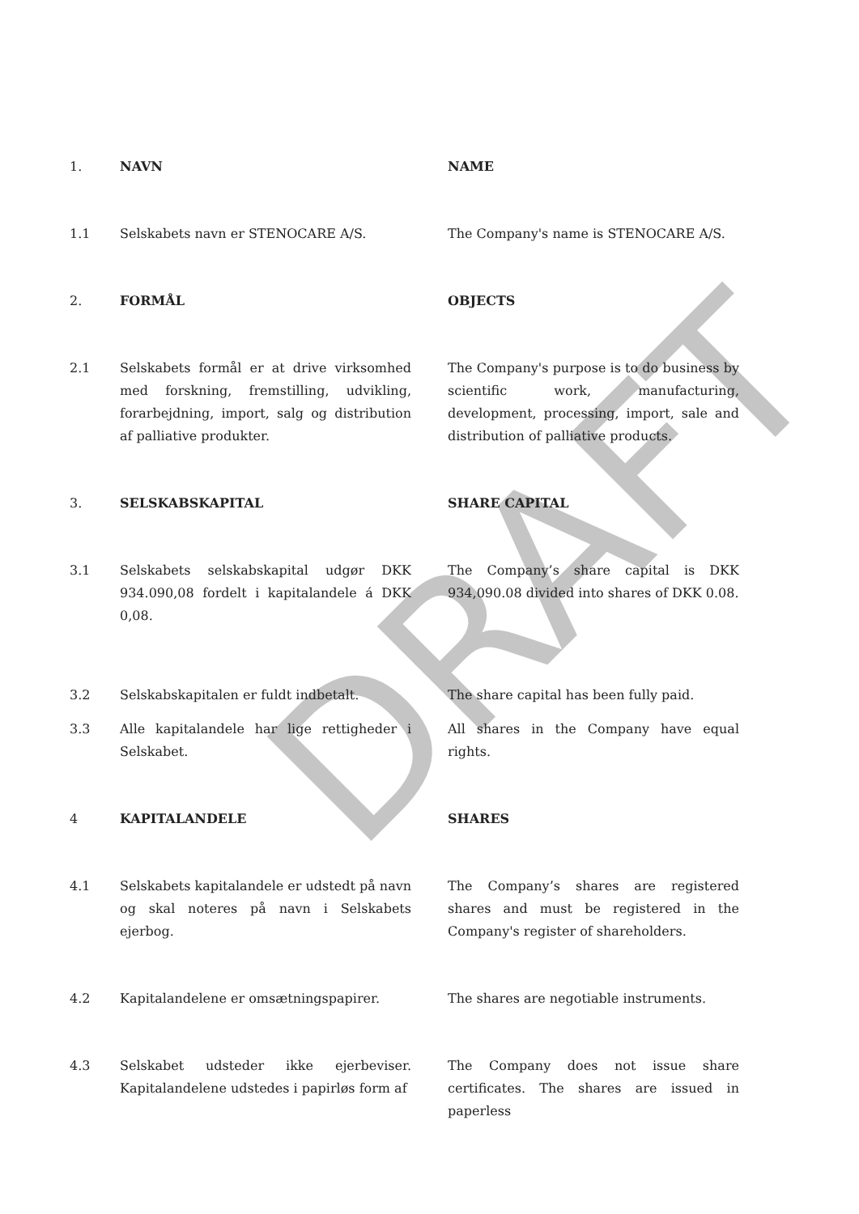DRAFT
1. NAVN NAME
1.1 Selskabets navn er STENOCARE A/S. The Company's name is STENOCARE A/S.
2. FORMÅL OBJECTS
2.1 Selskabets formål er at drive virksomhed med forskning, fremstilling, udvikling, forarbejdning, import, salg og distribution af palliative produkter.
The Company's purpose is to do business by scientific work, manufacturing, development, processing, import, sale and distribution of palliative products.
3. SELSKABSKAPITAL SHARE CAPITAL
3.1 Selskabets selskabskapital udgør DKK 934.090,08 fordelt i kapitalandele á DKK 0,08.
The Company’s share capital is DKK 934,090.08 divided into shares of DKK 0.08.
3.2 Selskabskapitalen er fuldt indbetalt. The share capital has been fully paid.
3.3 Alle kapitalandele har lige rettigheder i Selskabet.
All shares in the Company have equal rights.
4 KAPITALANDELE SHARES
4.1 Selskabets kapitalandele er udstedt på navn og skal noteres på navn i Selskabets ejerbog.
The Company’s shares are registered shares and must be registered in the Company's register of shareholders.
4.2 Kapitalandelene er omsætningspapirer. The shares are negotiable instruments.
4.3 Selskabet udsteder ikke ejerbeviser. Kapitalandelene udstedes i papirløs form af
The Company does not issue share certificates. The shares are issued in paperless